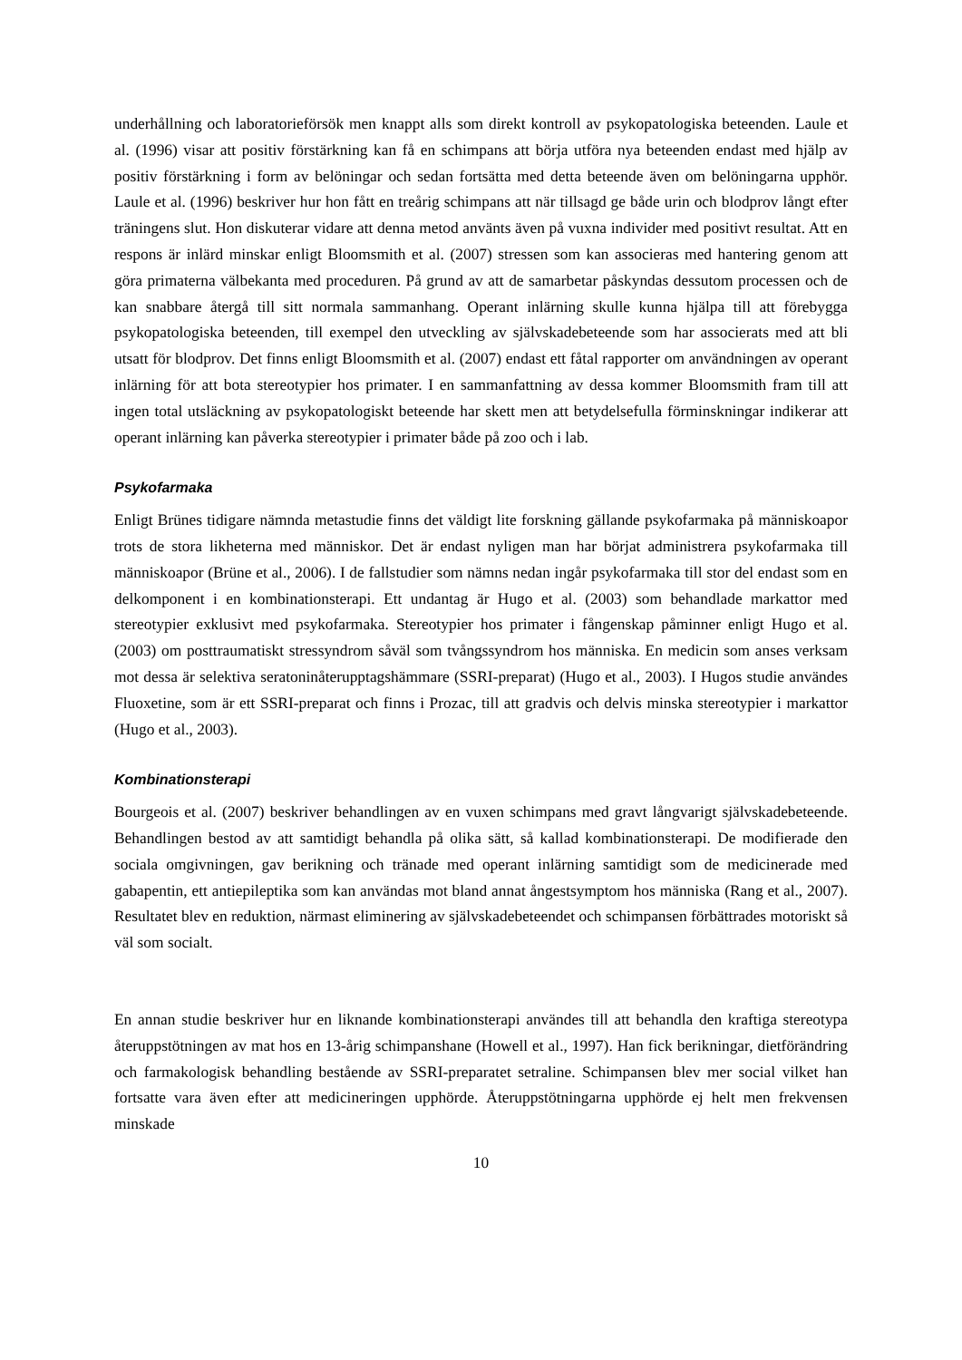underhållning och laboratorieförsök men knappt alls som direkt kontroll av psykopatologiska beteenden. Laule et al. (1996) visar att positiv förstärkning kan få en schimpans att börja utföra nya beteenden endast med hjälp av positiv förstärkning i form av belöningar och sedan fortsätta med detta beteende även om belöningarna upphör. Laule et al. (1996) beskriver hur hon fått en treårig schimpans att när tillsagd ge både urin och blodprov långt efter träningens slut. Hon diskuterar vidare att denna metod använts även på vuxna individer med positivt resultat. Att en respons är inlärd minskar enligt Bloomsmith et al. (2007) stressen som kan associeras med hantering genom att göra primaterna välbekanta med proceduren. På grund av att de samarbetar påskyndas dessutom processen och de kan snabbare återgå till sitt normala sammanhang. Operant inlärning skulle kunna hjälpa till att förebygga psykopatologiska beteenden, till exempel den utveckling av självskadebeteende som har associerats med att bli utsatt för blodprov. Det finns enligt Bloomsmith et al. (2007) endast ett fåtal rapporter om användningen av operant inlärning för att bota stereotypier hos primater. I en sammanfattning av dessa kommer Bloomsmith fram till att ingen total utsläckning av psykopatologiskt beteende har skett men att betydelsefulla förminskningar indikerar att operant inlärning kan påverka stereotypier i primater både på zoo och i lab.
Psykofarmaka
Enligt Brünes tidigare nämnda metastudie finns det väldigt lite forskning gällande psykofarmaka på människoapor trots de stora likheterna med människor. Det är endast nyligen man har börjat administrera psykofarmaka till människoapor (Brüne et al., 2006). I de fallstudier som nämns nedan ingår psykofarmaka till stor del endast som en delkomponent i en kombinationsterapi. Ett undantag är Hugo et al. (2003) som behandlade markattor med stereotypier exklusivt med psykofarmaka. Stereotypier hos primater i fångenskap påminner enligt Hugo et al. (2003) om posttraumatiskt stressyndrom såväl som tvångssyndrom hos människa. En medicin som anses verksam mot dessa är selektiva seratoninåterupptagshämmare (SSRI-preparat) (Hugo et al., 2003). I Hugos studie användes Fluoxetine, som är ett SSRI-preparat och finns i Prozac, till att gradvis och delvis minska stereotypier i markattor (Hugo et al., 2003).
Kombinationsterapi
Bourgeois et al. (2007) beskriver behandlingen av en vuxen schimpans med gravt långvarigt självskadebeteende. Behandlingen bestod av att samtidigt behandla på olika sätt, så kallad kombinationsterapi. De modifierade den sociala omgivningen, gav berikning och tränade med operant inlärning samtidigt som de medicinerade med gabapentin, ett antiepileptika som kan användas mot bland annat ångestsymptom hos människa (Rang et al., 2007). Resultatet blev en reduktion, närmast eliminering av självskadebeteendet och schimpansen förbättrades motoriskt så väl som socialt.
En annan studie beskriver hur en liknande kombinationsterapi användes till att behandla den kraftiga stereotypa återuppstötningen av mat hos en 13-årig schimpanshane (Howell et al., 1997). Han fick berikningar, dietförändring och farmakologisk behandling bestående av SSRI-preparatet setraline. Schimpansen blev mer social vilket han fortsatte vara även efter att medicineringen upphörde. Återuppstötningarna upphörde ej helt men frekvensen minskade
10